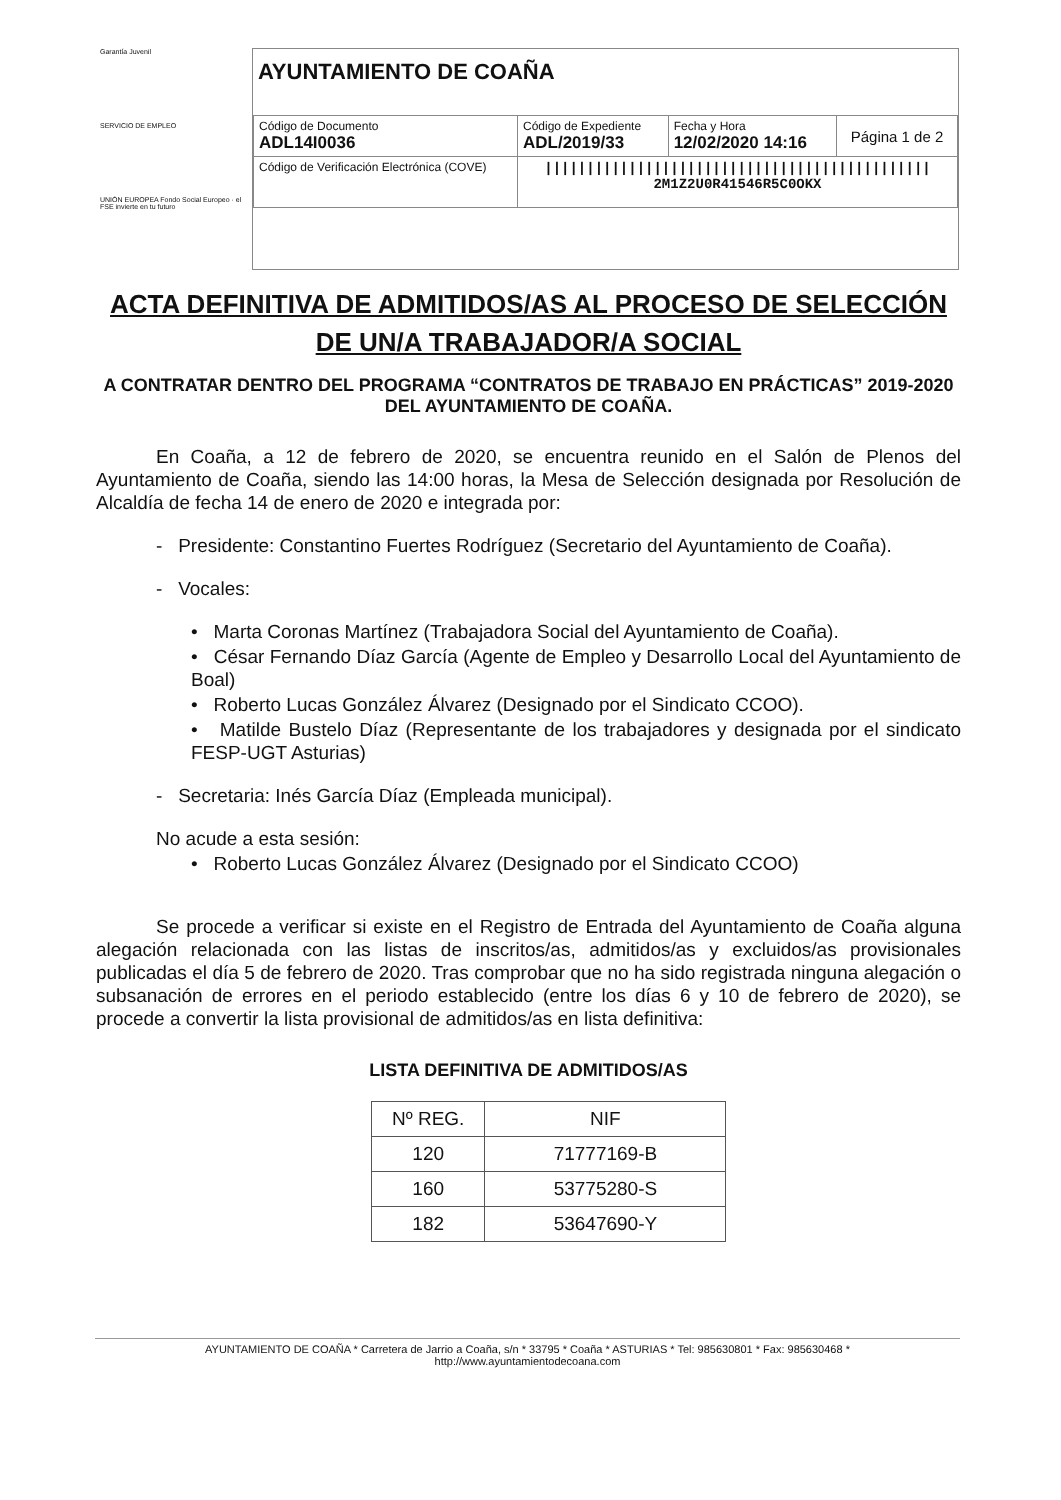Garantía Juvenil
SERVICIO DE EMPLEO
UNIÓN EUROPEA Fondo Social Europeo · el FSE invierte en tu futuro
AYUNTAMIENTO DE COAÑA
| Código de Documento ADL14I0036 | Código de Expediente ADL/2019/33 | Fecha y Hora 12/02/2020 14:16 | Página 1 de 2 |
| Código de Verificación Electrónica (COVE) | ////////////////////////////////////////////// 2M1Z2U0R41546R5C0OKX | | |
ACTA DEFINITIVA DE ADMITIDOS/AS AL PROCESO DE SELECCIÓN DE UN/A TRABAJADOR/A SOCIAL
A CONTRATAR DENTRO DEL PROGRAMA “CONTRATOS DE TRABAJO EN PRÁCTICAS” 2019-2020 DEL AYUNTAMIENTO DE COAÑA.
En Coaña, a 12 de febrero de 2020, se encuentra reunido en el Salón de Plenos del Ayuntamiento de Coaña, siendo las 14:00 horas, la Mesa de Selección designada por Resolución de Alcaldía de fecha 14 de enero de 2020 e integrada por:
- Presidente: Constantino Fuertes Rodríguez (Secretario del Ayuntamiento de Coaña).
- Vocales:
• Marta Coronas Martínez (Trabajadora Social del Ayuntamiento de Coaña).
• César Fernando Díaz García (Agente de Empleo y Desarrollo Local del Ayuntamiento de Boal)
• Roberto Lucas González Álvarez (Designado por el Sindicato CCOO).
• Matilde Bustelo Díaz (Representante de los trabajadores y designada por el sindicato FESP-UGT Asturias)
- Secretaria: Inés García Díaz (Empleada municipal).
No acude a esta sesión:
• Roberto Lucas González Álvarez (Designado por el Sindicato CCOO)
Se procede a verificar si existe en el Registro de Entrada del Ayuntamiento de Coaña alguna alegación relacionada con las listas de inscritos/as, admitidos/as y excluidos/as provisionales publicadas el día 5 de febrero de 2020. Tras comprobar que no ha sido registrada ninguna alegación o subsanación de errores en el periodo establecido (entre los días 6 y 10 de febrero de 2020), se procede a convertir la lista provisional de admitidos/as en lista definitiva:
LISTA DEFINITIVA DE ADMITIDOS/AS
| Nº REG. | NIF |
| --- | --- |
| 120 | 71777169-B |
| 160 | 53775280-S |
| 182 | 53647690-Y |
AYUNTAMIENTO DE COAÑA * Carretera de Jarrio a Coaña, s/n * 33795 * Coaña * ASTURIAS * Tel: 985630801 * Fax: 985630468 *
http://www.ayuntamientodecoana.com